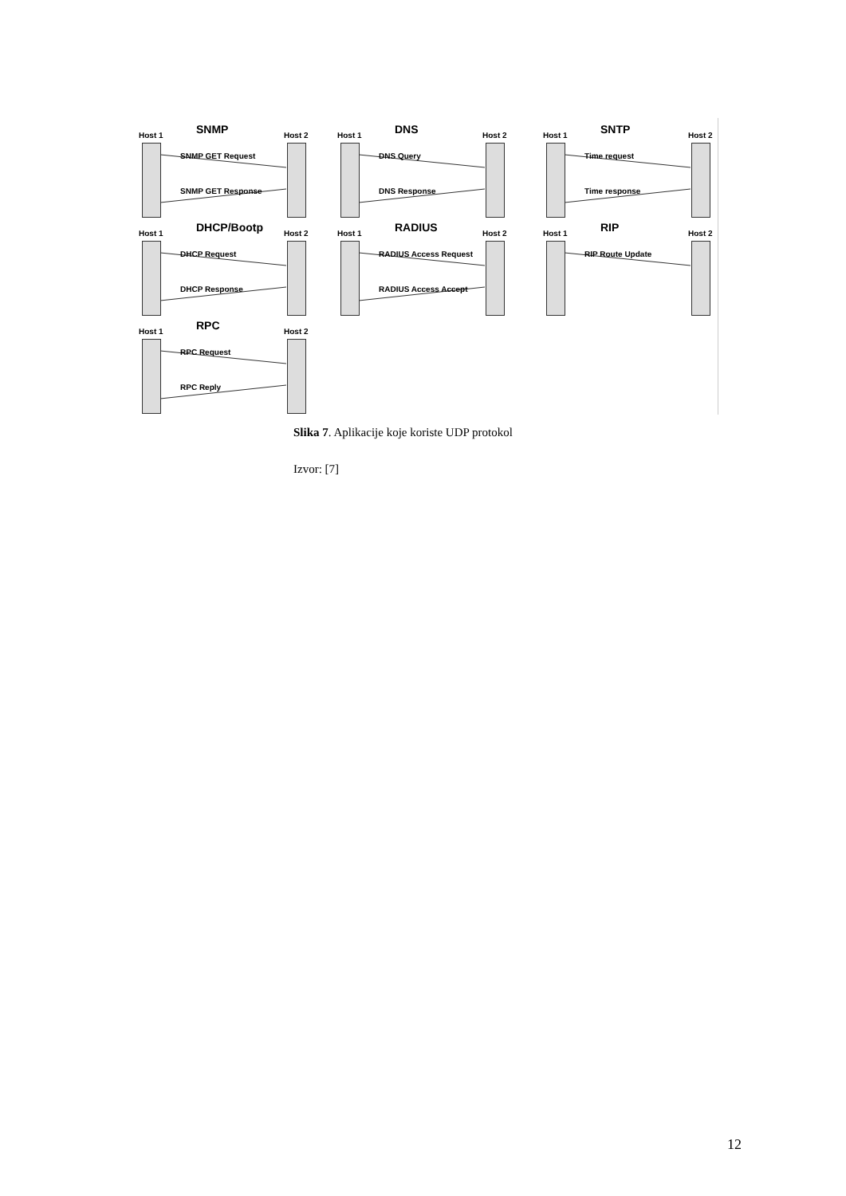Host 1 SNMP Host 2
SNMP GET Request
SNMP GET Response
Host 1 DNS Host 2
DNS Query
DNS Response
Host 1 SNTP Host 2
Time request
Time response
Host 1 DHCP/Bootp Host 2
DHCP Request
DHCP Response
Host 1 RADIUS Host 2
RADIUS Access Request
RADIUS Access Accept
Host 1 RIP Host 2
RIP Route Update
Host 1 RPC Host 2
RPC Request
RPC Reply
Slika 7. Aplikacije koje koriste UDP protokol
Izvor: [7]
12